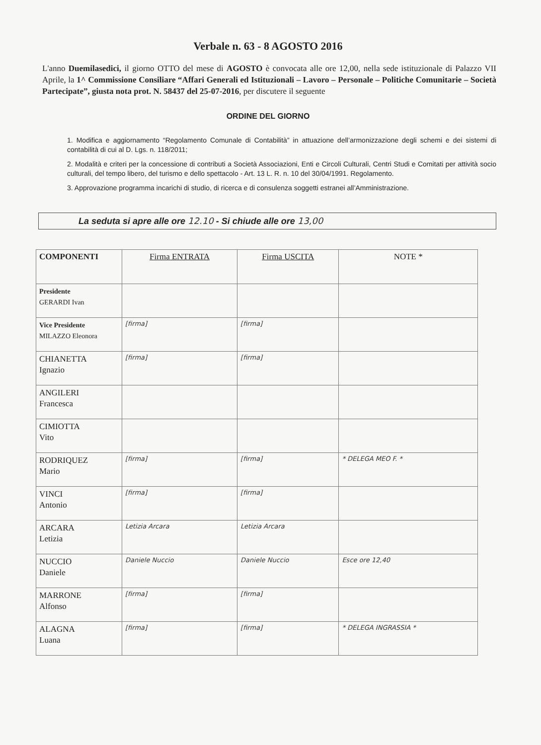Verbale n. 63 - 8 AGOSTO 2016
L'anno Duemilasedici, il giorno OTTO del mese di AGOSTO è convocata alle ore 12,00, nella sede istituzionale di Palazzo VII Aprile, la 1^ Commissione Consiliare “Affari Generali ed Istituzionali – Lavoro – Personale – Politiche Comunitarie – Società Partecipate”, giusta nota prot. N. 58437 del 25-07-2016, per discutere il seguente
ORDINE DEL GIORNO
1. Modifica e aggiornamento “Regolamento Comunale di Contabilità” in attuazione dell’armonizzazione degli schemi e dei sistemi di contabilità di cui al D. Lgs. n. 118/2011;
2. Modalità e criteri per la concessione di contributi a Società Associazioni, Enti e Circoli Culturali, Centri Studi e Comitati per attività socio culturali, del tempo libero, del turismo e dello spettacolo - Art. 13 L. R. n. 10 del 30/04/1991. Regolamento.
3. Approvazione programma incarichi di studio, di ricerca e di consulenza soggetti estranei all’Amministrazione.
La seduta si apre alle ore 12.10 - Si chiude alle ore 13,00
| COMPONENTI | Firma ENTRATA | Firma USCITA | NOTE * |
| --- | --- | --- | --- |
| Presidente GERARDI Ivan | | | |
| Vice Presidente MILAZZO Eleonora | [firma] | [firma] | |
| CHIANETTA Ignazio | [firma] | [firma] | |
| ANGILERI Francesca | | | |
| CIMIOTTA Vito | | | |
| RODRIQUEZ Mario | [firma] | [firma] | * DELEGA MEO F. * |
| VINCI Antonio | [firma] | [firma] | |
| ARCARA Letizia | Letizia Arcara | Letizia Arcara | |
| NUCCIO Daniele | Daniele Nuccio | Daniele Nuccio | Esce ore 12,40 |
| MARRONE Alfonso | [firma] | [firma] | |
| ALAGNA Luana | [firma] | [firma] | * DELEGA INGRASSIA * |